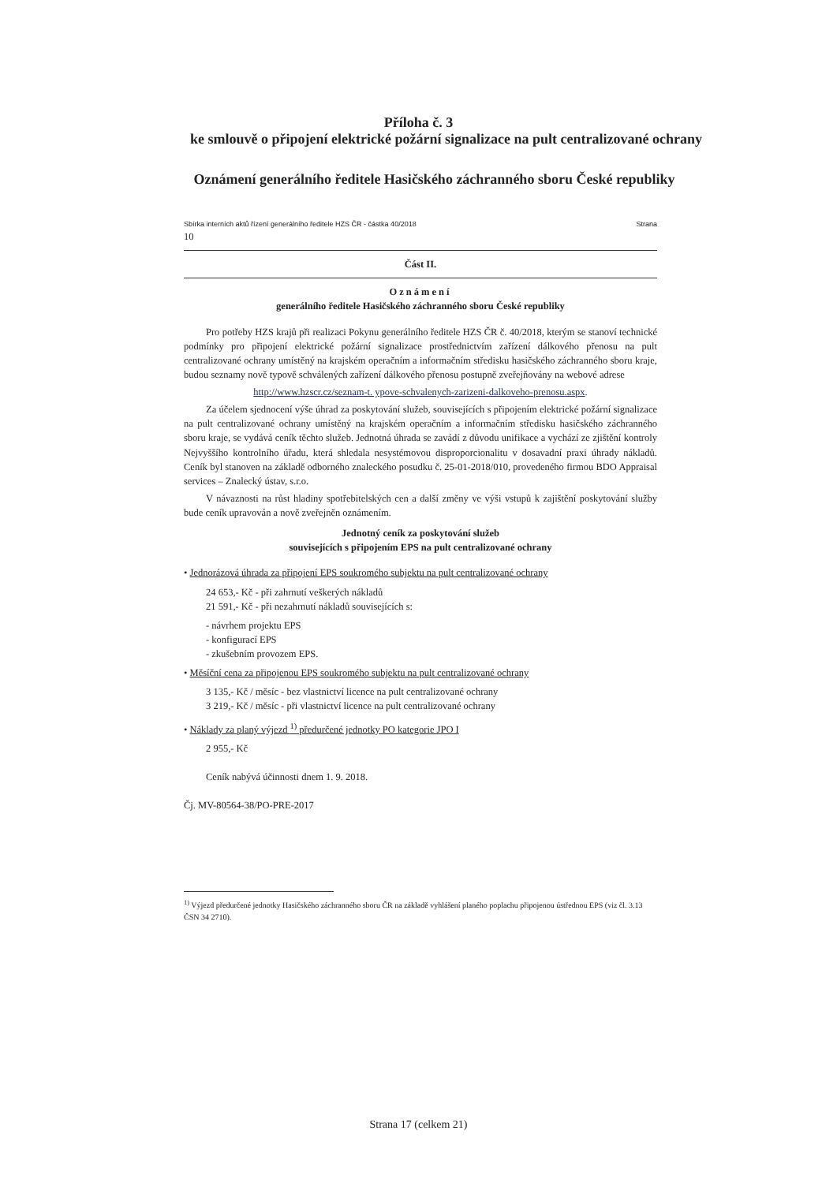Příloha č. 3
ke smlouvě o připojení elektrické požární signalizace na pult centralizované ochrany
Oznámení generálního ředitele Hasičského záchranného sboru České republiky
Sbírka interních aktů řízení generálního ředitele HZS ČR - částka 40/2018 Strana
10
Část II.
Oznámení
generálního ředitele Hasičského záchranného sboru České republiky
Pro potřeby HZS krajů při realizaci Pokynu generálního ředitele HZS ČR č. 40/2018, kterým se stanoví technické podmínky pro připojení elektrické požární signalizace prostřednictvím zařízení dálkového přenosu na pult centralizované ochrany umístěný na krajském operačním a informačním středisku hasičského záchranného sboru kraje, budou seznamy nově typově schválených zařízení dálkového přenosu postupně zveřejňovány na webové adrese
http://www.hzscr.cz/seznam-t. ypove-schvalenych-zarizeni-dalkoveho-prenosu.aspx.
Za účelem sjednocení výše úhrad za poskytování služeb, souvisejících s připojením elektrické požární signalizace na pult centralizované ochrany umístěný na krajském operačním a informačním středisku hasičského záchranného sboru kraje, se vydává ceník těchto služeb. Jednotná úhrada se zavádí z důvodu unifikace a vychází ze zjištění kontroly Nejvyššího kontrolního úřadu, která shledala nesystémovou disproporcionalitu v dosavadní praxi úhrady nákladů. Ceník byl stanoven na základě odborného znaleckého posudku č. 25-01-2018/010, provedeného firmou BDO Appraisal services – Znalecký ústav, s.r.o.
V návaznosti na růst hladiny spotřebitelských cen a další změny ve výši vstupů k zajištění poskytování služby bude ceník upravován a nově zveřejněn oznámením.
Jednotný ceník za poskytování služeb
souvisejících s připojením EPS na pult centralizované ochrany
• Jednorázová úhrada za připojení EPS soukromého subjektu na pult centralizované ochrany
24 653,- Kč - při zahrnutí veškerých nákladů
21 591,- Kč - při nezahrnutí nákladů souvisejících s:
- návrhem projektu EPS
- konfigurací EPS
- zkušebním provozem EPS.
• Měsíční cena za připojenou EPS soukromého subjektu na pult centralizované ochrany
3 135,- Kč / měsíc - bez vlastnictví licence na pult centralizované ochrany
3 219,- Kč / měsíc - při vlastnictví licence na pult centralizované ochrany
• Náklady za planý výjezd <sup>1)</sup> předurčené jednotky PO kategorie JPO I
2 955,- Kč
Ceník nabývá účinnosti dnem 1. 9. 2018.
Čj. MV-80564-38/PO-PRE-2017
<sup>1)</sup> Výjezd předurčené jednotky Hasičského záchranného sboru ČR na základě vyhlášení planého poplachu připojenou ústřednou EPS (viz čl. 3.13 ČSN 34 2710).
Strana 17 (celkem 21)